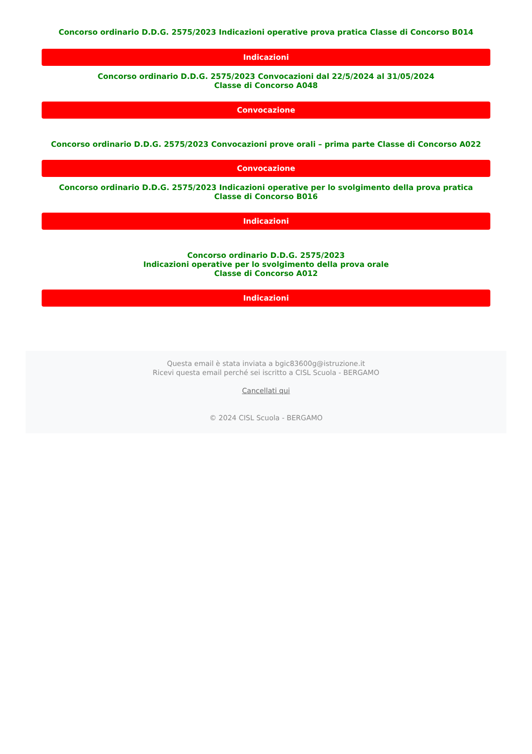Concorso ordinario D.D.G. 2575/2023 Indicazioni operative prova pratica Classe di Concorso B014
Indicazioni
Concorso ordinario D.D.G. 2575/2023 Convocazioni dal 22/5/2024 al 31/05/2024
Classe di Concorso A048
Convocazione
Concorso ordinario D.D.G. 2575/2023 Convocazioni prove orali – prima parte Classe di Concorso A022
Convocazione
Concorso ordinario D.D.G. 2575/2023 Indicazioni operative per lo svolgimento della prova pratica
Classe di Concorso B016
Indicazioni
Concorso ordinario D.D.G. 2575/2023
Indicazioni operative per lo svolgimento della prova orale
Classe di Concorso A012
Indicazioni
Questa email è stata inviata a bgic83600g@istruzione.it
Ricevi questa email perché sei iscritto a CISL Scuola - BERGAMO
Cancellati qui
© 2024 CISL Scuola - BERGAMO